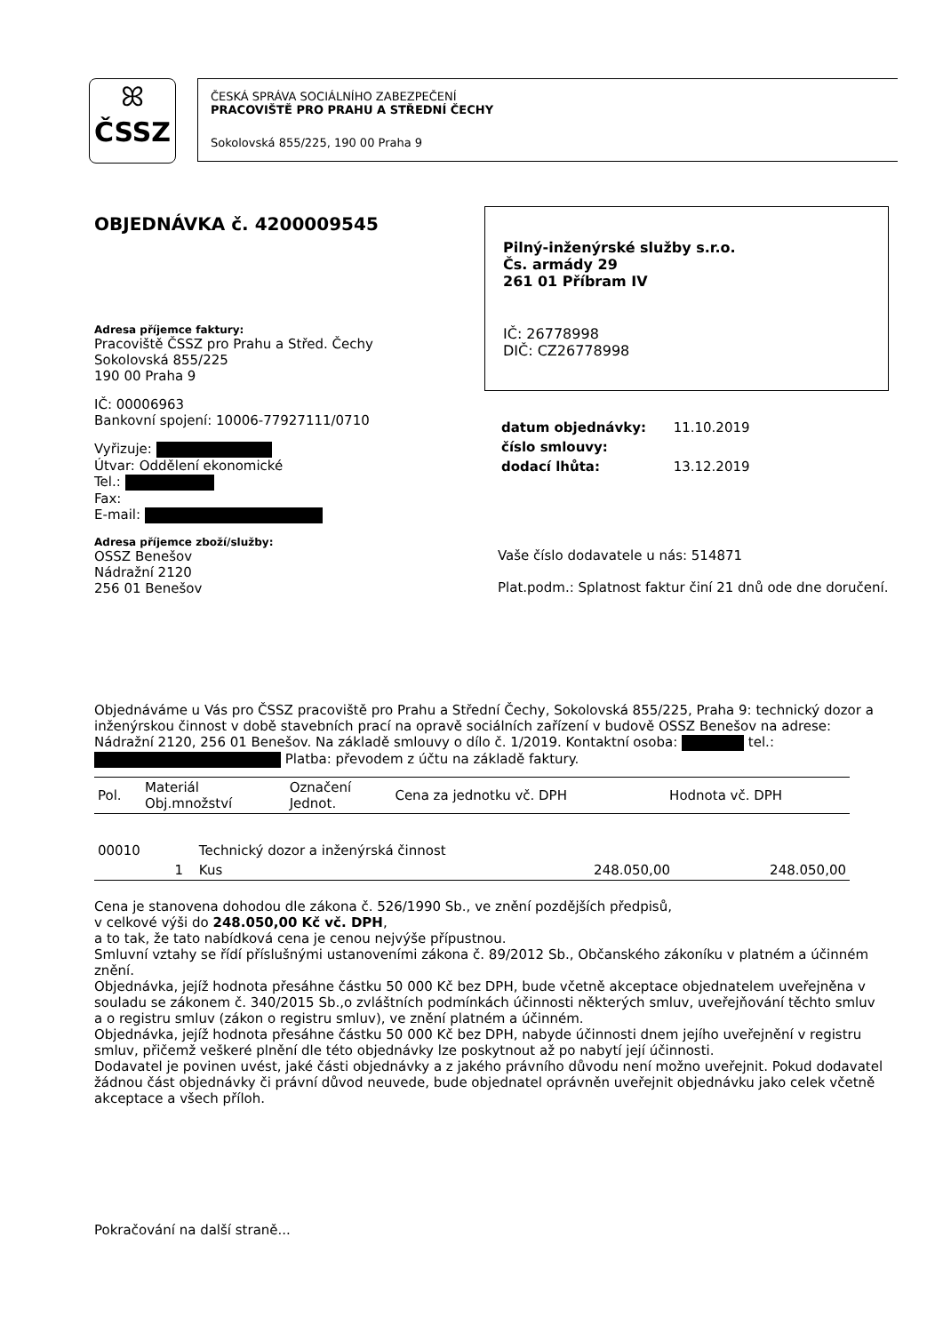ꕤ
ČSSZ
ČESKÁ SPRÁVA SOCIÁLNÍHO ZABEZPEČENÍ
PRACOVIŠTĚ PRO PRAHU A STŘEDNÍ ČECHY
Sokolovská 855/225, 190 00 Praha 9
OBJEDNÁVKA č. 4200009545
Adresa příjemce faktury:
Pracoviště ČSSZ pro Prahu a Střed. Čechy
Sokolovská 855/225
190 00 Praha 9
IČ: 00006963
Bankovní spojení: 10006-77927111/0710
Vyřizuje:
Útvar: Oddělení ekonomické
Tel.:
Fax:
E-mail:
Adresa příjemce zboží/služby:
OSSZ Benešov
Nádražní 2120
256 01 Benešov
Pilný-inženýrské služby s.r.o.
Čs. armády 29
261 01 Příbram IV
IČ: 26778998
DIČ: CZ26778998
| datum objednávky: | 11.10.2019 |
| číslo smlouvy: | |
| dodací lhůta: | 13.12.2019 |
Vaše číslo dodavatele u nás: 514871
Plat.podm.: Splatnost faktur činí 21 dnů ode dne doručení.
Objednáváme u Vás pro ČSSZ pracoviště pro Prahu a Střední Čechy, Sokolovská 855/225, Praha 9: technický dozor a inženýrskou činnost v době stavebních prací na opravě sociálních zařízení v budově OSSZ Benešov na adrese: Nádražní 2120, 256 01 Benešov. Na základě smlouvy o dílo č. 1/2019. Kontaktní osoba: tel.: Platba: převodem z účtu na základě faktury.
| Pol. | Materiál Obj.množství | Označení Jednot. | Cena za jednotku vč. DPH | Hodnota vč. DPH |
| --- | --- | --- | --- | --- |
| 00010 | | Technický dozor a inženýrská činnost | | |
| | 1 | Kus | 248.050,00 | 248.050,00 |
Cena je stanovena dohodou dle zákona č. 526/1990 Sb., ve znění pozdějších předpisů,
v celkové výši do 248.050,00 Kč vč. DPH,
a to tak, že tato nabídková cena je cenou nejvýše přípustnou.
Smluvní vztahy se řídí příslušnými ustanoveními zákona č. 89/2012 Sb., Občanského zákoníku v platném a účinném znění.
Objednávka, jejíž hodnota přesáhne částku 50 000 Kč bez DPH, bude včetně akceptace objednatelem uveřejněna v souladu se zákonem č. 340/2015 Sb.,o zvláštních podmínkách účinnosti některých smluv, uveřejňování těchto smluv a o registru smluv (zákon o registru smluv), ve znění platném a účinném.
Objednávka, jejíž hodnota přesáhne částku 50 000 Kč bez DPH, nabyde účinnosti dnem jejího uveřejnění v registru smluv, přičemž veškeré plnění dle této objednávky lze poskytnout až po nabytí její účinnosti.
Dodavatel je povinen uvést, jaké části objednávky a z jakého právního důvodu není možno uveřejnit. Pokud dodavatel žádnou část objednávky či právní důvod neuvede, bude objednatel oprávněn uveřejnit objednávku jako celek včetně akceptace a všech příloh.
Pokračování na další straně...